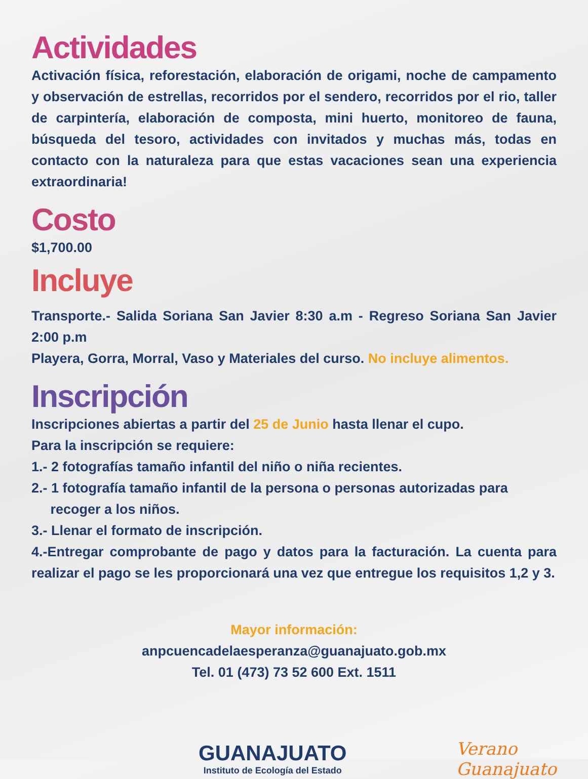Actividades
Activación física, reforestación, elaboración de origami, noche de campamento y observación de estrellas, recorridos por el sendero, recorridos por el rio, taller de carpintería, elaboración de composta, mini huerto, monitoreo de fauna, búsqueda del tesoro, actividades con invitados y muchas más, todas en contacto con la naturaleza para que estas vacaciones sean una experiencia extraordinaria!
Costo
$1,700.00
Incluye
Transporte.- Salida Soriana San Javier 8:30 a.m - Regreso Soriana San Javier 2:00 p.m
Playera, Gorra, Morral, Vaso y Materiales del curso. No incluye alimentos.
Inscripción
Inscripciones abiertas a partir del 25 de Junio hasta llenar el cupo.
Para la inscripción se requiere:
1.- 2 fotografías tamaño infantil del niño o niña recientes.
2.- 1 fotografía tamaño infantil de la persona o personas autorizadas para
recoger a los niños.
3.- Llenar el formato de inscripción.
4.-Entregar comprobante de pago y datos para la facturación. La cuenta para realizar el pago se les proporcionará una vez que entregue los requisitos 1,2 y 3.
Mayor información:
anpcuencadelaesperanza@guanajuato.gob.mx
Tel. 01 (473) 73 52 600 Ext. 1511
GUANAJUATO
Instituto de Ecología del Estado
Verano
Guanajuato